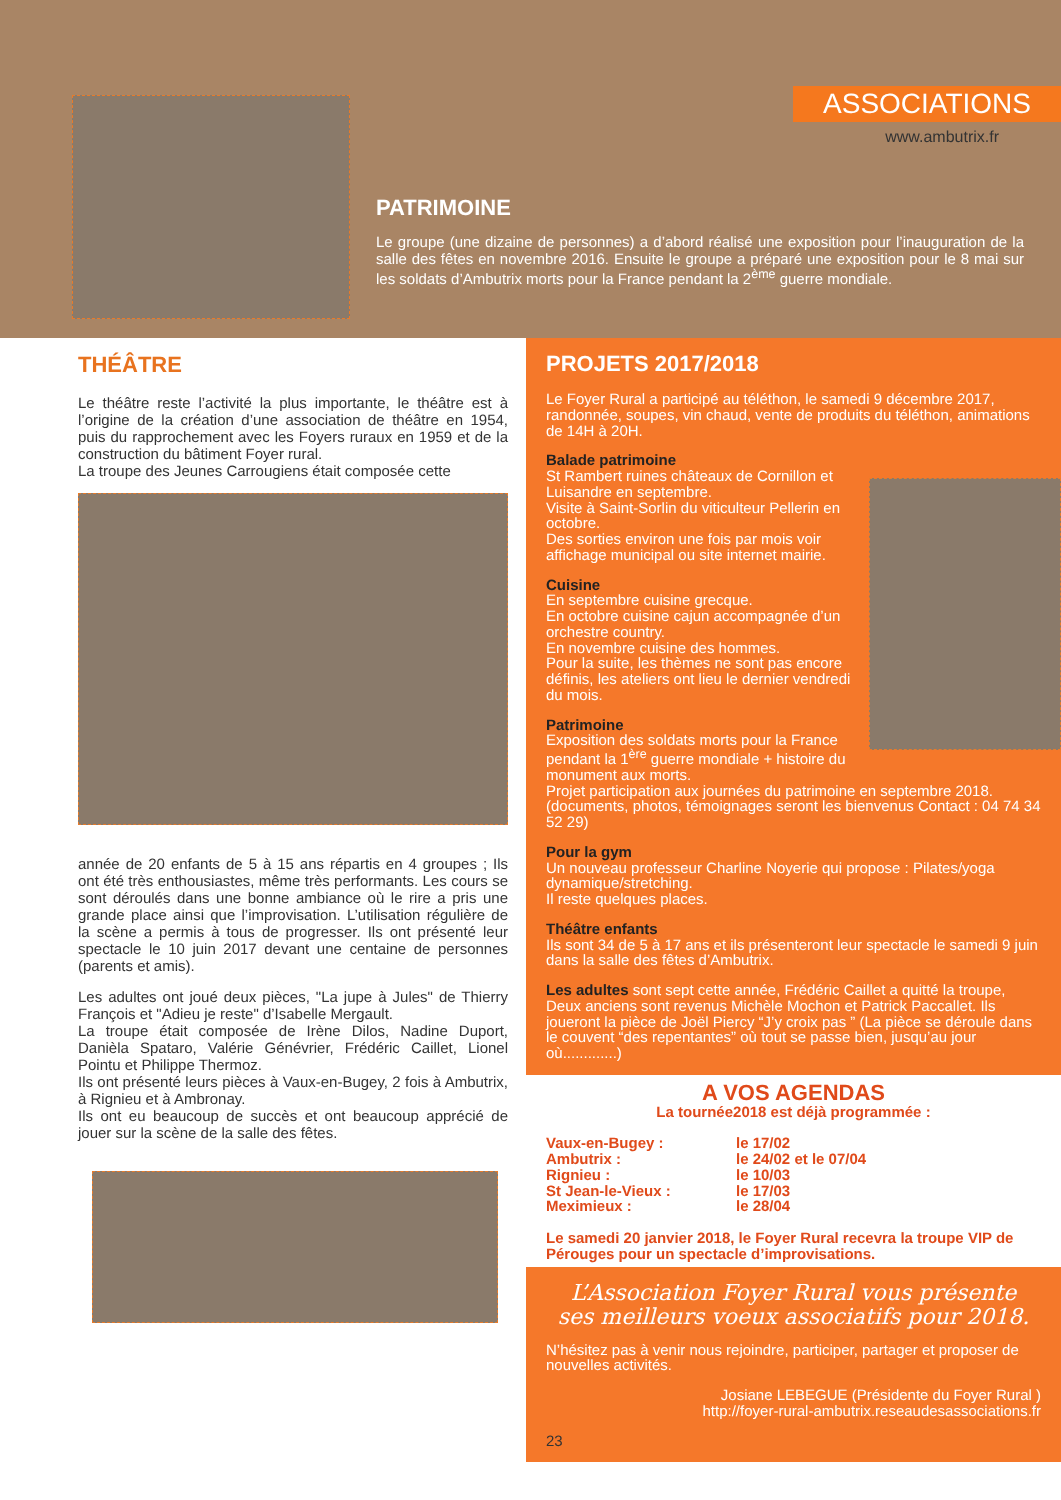ASSOCIATIONS
www.ambutrix.fr
PATRIMOINE
Le groupe (une dizaine de personnes) a d’abord réalisé une exposition pour l’inauguration de la salle des fêtes en novembre 2016. Ensuite le groupe a préparé une exposition pour le 8 mai sur les soldats d’Ambutrix morts pour la France pendant la 2<sup>ème</sup> guerre mondiale.
THÉÂTRE
Le théâtre reste l’activité la plus importante, le théâtre est à l’origine de la création d’une association de théâtre en 1954, puis du rapprochement avec les Foyers ruraux en 1959 et de la construction du bâtiment Foyer rural.
La troupe des Jeunes Carrougiens était composée cette
année de 20 enfants de 5 à 15 ans répartis en 4 groupes ; Ils ont été très enthousiastes, même très performants. Les cours se sont déroulés dans une bonne ambiance où le rire a pris une grande place ainsi que l’improvisation. L’utilisation régulière de la scène a permis à tous de progresser. Ils ont présenté leur spectacle le 10 juin 2017 devant une centaine de personnes (parents et amis).
Les adultes ont joué deux pièces, "La jupe à Jules" de Thierry François et "Adieu je reste" d’Isabelle Mergault.
La troupe était composée de Irène Dilos, Nadine Duport, Danièla Spataro, Valérie Génévrier, Frédéric Caillet, Lionel Pointu et Philippe Thermoz.
Ils ont présenté leurs pièces à Vaux-en-Bugey, 2 fois à Ambutrix, à Rignieu et à Ambronay.
Ils ont eu beaucoup de succès et ont beaucoup apprécié de jouer sur la scène de la salle des fêtes.
PROJETS 2017/2018
Le Foyer Rural a participé au téléthon, le samedi 9 décembre 2017, randonnée, soupes, vin chaud, vente de produits du téléthon, animations de 14H à 20H.
Balade patrimoine
St Rambert ruines châteaux de Cornillon et Luisandre en septembre.
Visite à Saint-Sorlin du viticulteur Pellerin en octobre.
Des sorties environ une fois par mois voir affichage municipal ou site internet mairie.
Cuisine
En septembre cuisine grecque.
En octobre cuisine cajun accompagnée d’un orchestre country.
En novembre cuisine des hommes.
Pour la suite, les thèmes ne sont pas encore définis, les ateliers ont lieu le dernier vendredi du mois.
Patrimoine
Exposition des soldats morts pour la France pendant la 1<sup>ère</sup> guerre mondiale + histoire du monument aux morts.
Projet participation aux journées du patrimoine en septembre 2018. (documents, photos, témoignages seront les bienvenus Contact : 04 74 34 52 29)
Pour la gym
Un nouveau professeur Charline Noyerie qui propose : Pilates/yoga dynamique/stretching.
Il reste quelques places.
Théâtre enfants
Ils sont 34 de 5 à 17 ans et ils présenteront leur spectacle le samedi 9 juin dans la salle des fêtes d’Ambutrix.
Les adultes sont sept cette année, Frédéric Caillet a quitté la troupe, Deux anciens sont revenus Michèle Mochon et Patrick Paccallet. Ils joueront la pièce de Joël Piercy “J’y croix pas ” (La pièce se déroule dans le couvent “des repentantes” où tout se passe bien, jusqu’au jour où.............)
A VOS AGENDAS
La tournée2018 est déjà programmée :
Vaux-en-Bugey : le 17/02 Ambutrix : le 24/02 et le 07/04 Rignieu : le 10/03 St Jean-le-Vieux : le 17/03 Meximieux : le 28/04
Le samedi 20 janvier 2018, le Foyer Rural recevra la troupe VIP de Pérouges pour un spectacle d’improvisations.
L’Association Foyer Rural vous présente
ses meilleurs voeux associatifs pour 2018.
N’hésitez pas à venir nous rejoindre, participer, partager et proposer de nouvelles activités.
Josiane LEBEGUE (Présidente du Foyer Rural )
http://foyer-rural-ambutrix.reseaudesassociations.fr
23